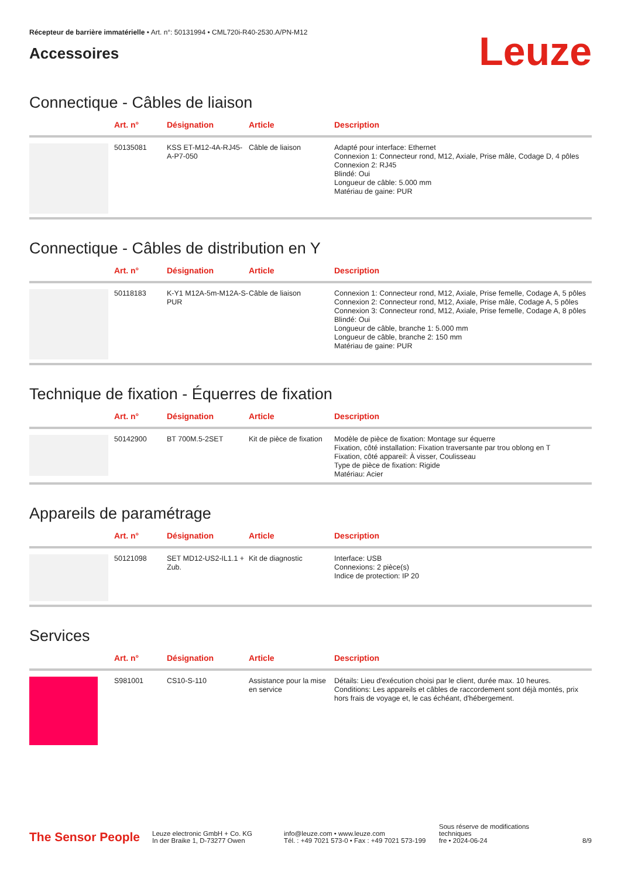Récepteur de barrière immatérielle • Art. n°: 50131994 • CML720i-R40-2530.A/PN-M12
Accessoires
Leuze
Connectique - Câbles de liaison
| | Art. n° | Désignation | Article | Description |
| --- | --- | --- | --- | --- |
| | 50135081 | KSS ET-M12-4A-RJ45-A-P7-050 | Câble de liaison | Adapté pour interface: Ethernet Connexion 1: Connecteur rond, M12, Axiale, Prise mâle, Codage D, 4 pôles Connexion 2: RJ45 Blindé: Oui Longueur de câble: 5.000 mm Matériau de gaine: PUR |
Connectique - Câbles de distribution en Y
| | Art. n° | Désignation | Article | Description |
| --- | --- | --- | --- | --- |
| | 50118183 | K-Y1 M12A-5m-M12A-S-PUR | Câble de liaison | Connexion 1: Connecteur rond, M12, Axiale, Prise femelle, Codage A, 5 pôles Connexion 2: Connecteur rond, M12, Axiale, Prise mâle, Codage A, 5 pôles Connexion 3: Connecteur rond, M12, Axiale, Prise femelle, Codage A, 8 pôles Blindé: Oui Longueur de câble, branche 1: 5.000 mm Longueur de câble, branche 2: 150 mm Matériau de gaine: PUR |
Technique de fixation - Équerres de fixation
| | Art. n° | Désignation | Article | Description |
| --- | --- | --- | --- | --- |
| | 50142900 | BT 700M.5-2SET | Kit de pièce de fixation | Modèle de pièce de fixation: Montage sur équerre Fixation, côté installation: Fixation traversante par trou oblong en T Fixation, côté appareil: À visser, Coulisseau Type de pièce de fixation: Rigide Matériau: Acier |
Appareils de paramétrage
| | Art. n° | Désignation | Article | Description |
| --- | --- | --- | --- | --- |
| | 50121098 | SET MD12-US2-IL1.1 + Zub. | Kit de diagnostic | Interface: USB Connexions: 2 pièce(s) Indice de protection: IP 20 |
Services
| | Art. n° | Désignation | Article | Description |
| --- | --- | --- | --- | --- |
| | S981001 | CS10-S-110 | Assistance pour la mise en service | Détails: Lieu d'exécution choisi par le client, durée max. 10 heures. Conditions: Les appareils et câbles de raccordement sont déjà montés, prix hors frais de voyage et, le cas échéant, d'hébergement. |
The Sensor People
Leuze electronic GmbH + Co. KG
In der Braike 1, D-73277 Owen
info@leuze.com • www.leuze.com
Tél. : +49 7021 573-0 • Fax : +49 7021 573-199
Sous réserve de modifications techniques
fre • 2024-06-24
8/9